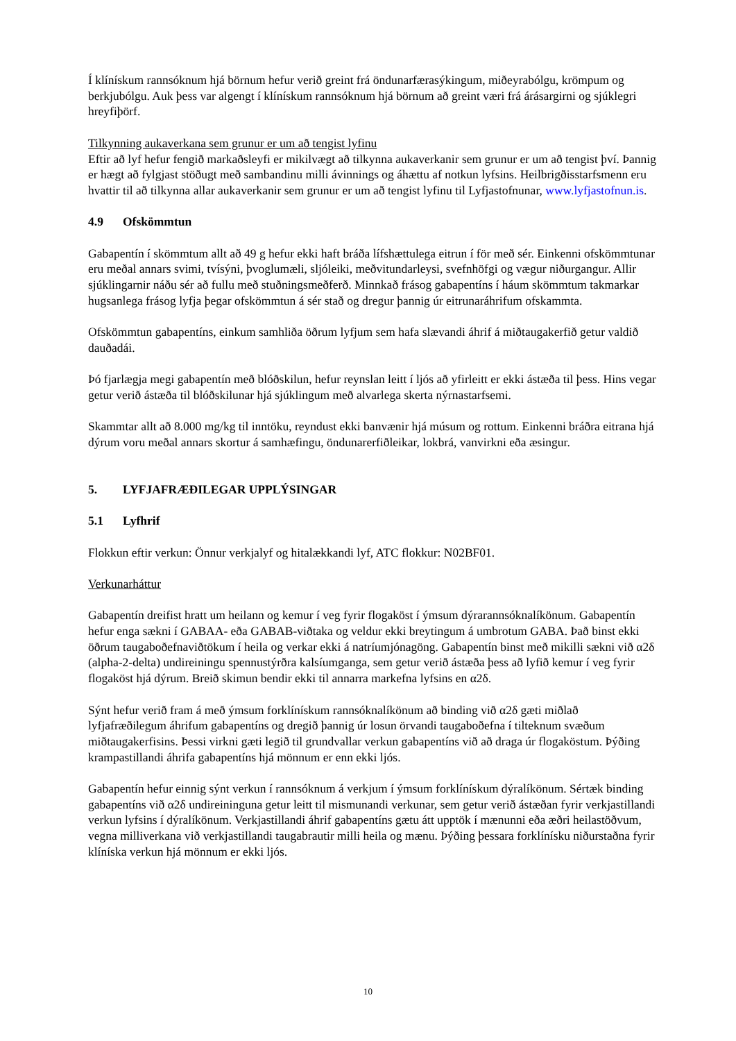Í klínískum rannsóknum hjá börnum hefur verið greint frá öndunarfærasýkingum, miðeyrabólgu, krömpum og berkjubólgu. Auk þess var algengt í klínískum rannsóknum hjá börnum að greint væri frá árásargirni og sjúklegri hreyfiþörf.
Tilkynning aukaverkana sem grunur er um að tengist lyfinu
Eftir að lyf hefur fengið markaðsleyfi er mikilvægt að tilkynna aukaverkanir sem grunur er um að tengist því. Þannig er hægt að fylgjast stöðugt með sambandinu milli ávinnings og áhættu af notkun lyfsins. Heilbrigðisstarfsmenn eru hvattir til að tilkynna allar aukaverkanir sem grunur er um að tengist lyfinu til Lyfjastofnunar, www.lyfjastofnun.is.
4.9 Ofskömmtun
Gabapentín í skömmtum allt að 49 g hefur ekki haft bráða lífshættulega eitrun í för með sér. Einkenni ofskömmtunar eru meðal annars svimi, tvísýni, þvoglumæli, sljóleiki, meðvitundarleysi, svefnhöfgi og vægur niðurgangur. Allir sjúklingarnir náðu sér að fullu með stuðningsmeðferð. Minnkað frásog gabapentíns í háum skömmtum takmarkar hugsanlega frásog lyfja þegar ofskömmtun á sér stað og dregur þannig úr eitrunaráhrifum ofskammta.
Ofskömmtun gabapentíns, einkum samhliða öðrum lyfjum sem hafa slævandi áhrif á miðtaugakerfið getur valdið dauðadái.
Þó fjarlægja megi gabapentín með blóðskilun, hefur reynslan leitt í ljós að yfirleitt er ekki ástæða til þess. Hins vegar getur verið ástæða til blóðskilunar hjá sjúklingum með alvarlega skerta nýrnastarfsemi.
Skammtar allt að 8.000 mg/kg til inntöku, reyndust ekki banvænir hjá músum og rottum. Einkenni bráðra eitrana hjá dýrum voru meðal annars skortur á samhæfingu, öndunarerfiðleikar, lokbrá, vanvirkni eða æsingur.
5. LYFJAFRÆÐILEGAR UPPLÝSINGAR
5.1 Lyfhrif
Flokkun eftir verkun: Önnur verkjalyf og hitalækkandi lyf, ATC flokkur: N02BF01.
Verkunarháttur
Gabapentín dreifist hratt um heilann og kemur í veg fyrir flogaköst í ýmsum dýrarannsóknalíkönum. Gabapentín hefur enga sækni í GABAA- eða GABAB-viðtaka og veldur ekki breytingum á umbrotum GABA. Það binst ekki öðrum taugaboðefnaviðtökum í heila og verkar ekki á natríumjónagöng. Gabapentín binst með mikilli sækni við α2δ (alpha-2-delta) undireiningu spennustýrðra kalsíumganga, sem getur verið ástæða þess að lyfið kemur í veg fyrir flogaköst hjá dýrum. Breið skimun bendir ekki til annarra markefna lyfsins en α2δ.
Sýnt hefur verið fram á með ýmsum forklínískum rannsóknalíkönum að binding við α2δ gæti miðlað lyfjafræðilegum áhrifum gabapentíns og dregið þannig úr losun örvandi taugaboðefna í tilteknum svæðum miðtaugakerfisins. Þessi virkni gæti legið til grundvallar verkun gabapentíns við að draga úr flogaköstum. Þýðing krampastillandi áhrifa gabapentíns hjá mönnum er enn ekki ljós.
Gabapentín hefur einnig sýnt verkun í rannsóknum á verkjum í ýmsum forklínískum dýralíkönum. Sértæk binding gabapentíns við α2δ undireininguna getur leitt til mismunandi verkunar, sem getur verið ástæðan fyrir verkjastillandi verkun lyfsins í dýralíkönum. Verkjastillandi áhrif gabapentíns gætu átt upptök í mænunni eða æðri heilastöðvum, vegna milliverkana við verkjastillandi taugabrautir milli heila og mænu. Þýðing þessara forklínísku niðurstaðna fyrir klíníska verkun hjá mönnum er ekki ljós.
10